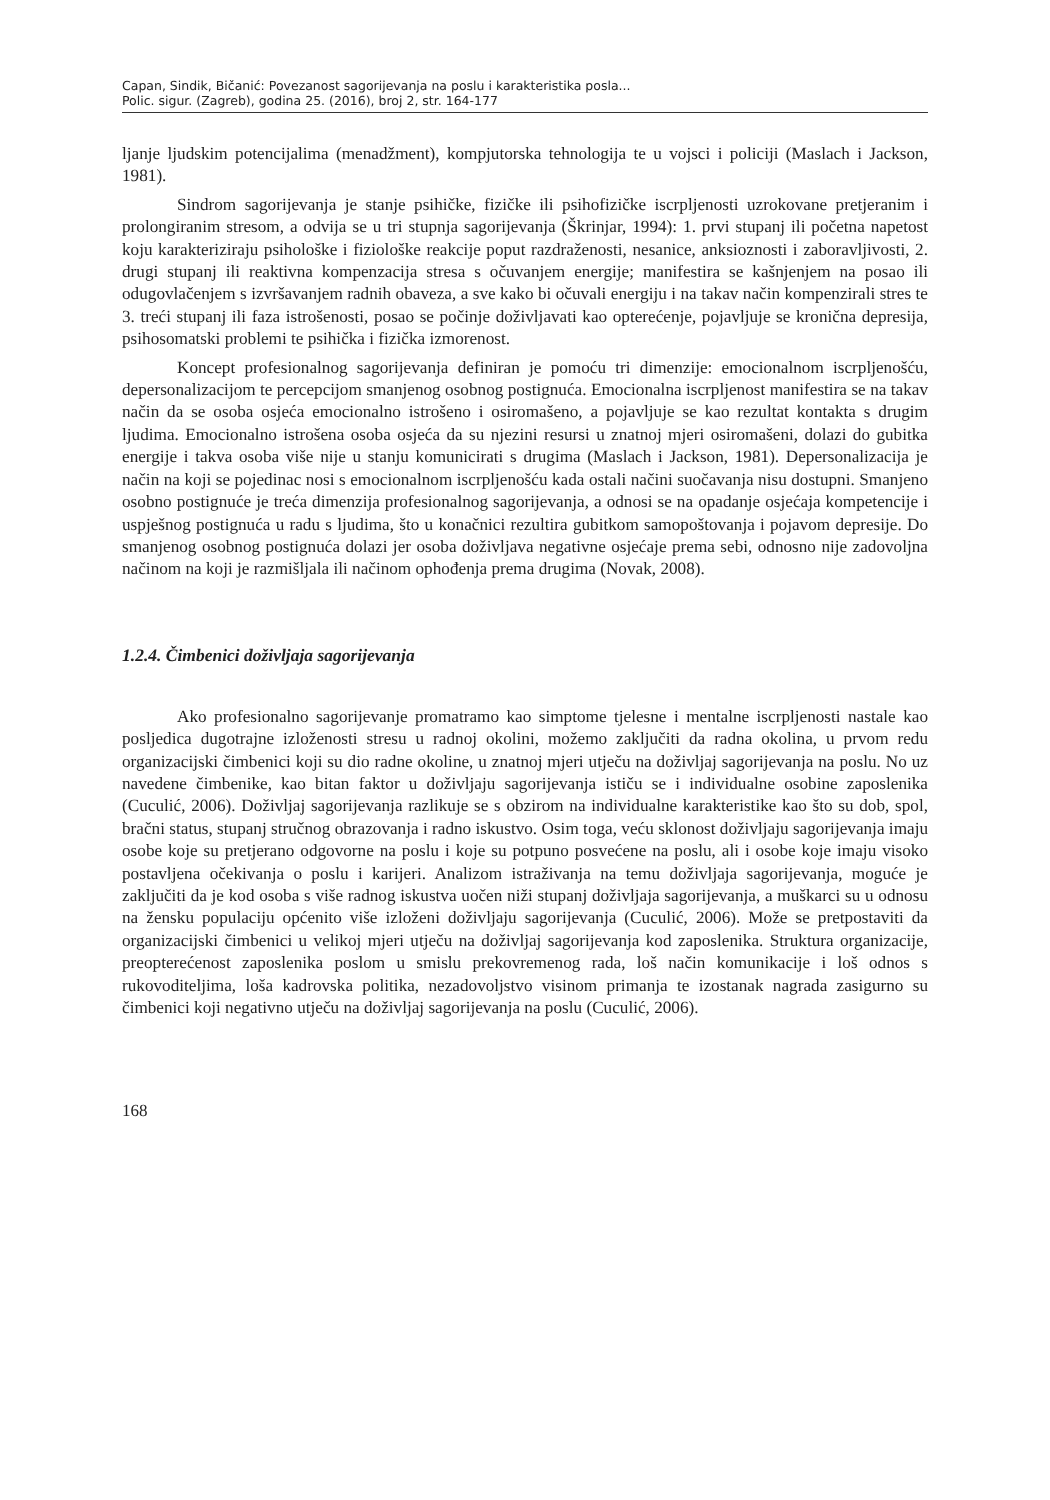Capan, Sindik, Bičanić: Povezanost sagorijevanja na poslu i karakteristika posla...
Polic. sigur. (Zagreb), godina 25. (2016), broj 2, str. 164-177
ljanje ljudskim potencijalima (menadžment), kompjutorska tehnologija te u vojsci i policiji (Maslach i Jackson, 1981).
Sindrom sagorijevanja je stanje psihičke, fizičke ili psihofizičke iscrpljenosti uzrokovane pretjeranim i prolongiranim stresom, a odvija se u tri stupnja sagorijevanja (Škrinjar, 1994): 1. prvi stupanj ili početna napetost koju karakteriziraju psihološke i fiziološke reakcije poput razdraženosti, nesanice, anksioznosti i zaboravljivosti, 2. drugi stupanj ili reaktivna kompenzacija stresa s očuvanjem energije; manifestira se kašnjenjem na posao ili odugovlačenjem s izvršavanjem radnih obaveza, a sve kako bi očuvali energiju i na takav način kompenzirali stres te 3. treći stupanj ili faza istrošenosti, posao se počinje doživljavati kao opterećenje, pojavljuje se kronična depresija, psihosomatski problemi te psihička i fizička izmorenost.
Koncept profesionalnog sagorijevanja definiran je pomoću tri dimenzije: emocionalnom iscrpljenošću, depersonalizacijom te percepcijom smanjenog osobnog postignuća. Emocionalna iscrpljenost manifestira se na takav način da se osoba osjeća emocionalno istrošeno i osiromašeno, a pojavljuje se kao rezultat kontakta s drugim ljudima. Emocionalno istrošena osoba osjeća da su njezini resursi u znatnoj mjeri osiromašeni, dolazi do gubitka energije i takva osoba više nije u stanju komunicirati s drugima (Maslach i Jackson, 1981). Depersonalizacija je način na koji se pojedinac nosi s emocionalnom iscrpljenošću kada ostali načini suočavanja nisu dostupni. Smanjeno osobno postignuće je treća dimenzija profesionalnog sagorijevanja, a odnosi se na opadanje osjećaja kompetencije i uspješnog postignuća u radu s ljudima, što u konačnici rezultira gubitkom samopoštovanja i pojavom depresije. Do smanjenog osobnog postignuća dolazi jer osoba doživljava negativne osjećaje prema sebi, odnosno nije zadovoljna načinom na koji je razmišljala ili načinom ophođenja prema drugima (Novak, 2008).
1.2.4. Čimbenici doživljaja sagorijevanja
Ako profesionalno sagorijevanje promatramo kao simptome tjelesne i mentalne iscrpljenosti nastale kao posljedica dugotrajne izloženosti stresu u radnoj okolini, možemo zaključiti da radna okolina, u prvom redu organizacijski čimbenici koji su dio radne okoline, u znatnoj mjeri utječu na doživljaj sagorijevanja na poslu. No uz navedene čimbenike, kao bitan faktor u doživljaju sagorijevanja ističu se i individualne osobine zaposlenika (Cuculić, 2006). Doživljaj sagorijevanja razlikuje se s obzirom na individualne karakteristike kao što su dob, spol, bračni status, stupanj stručnog obrazovanja i radno iskustvo. Osim toga, veću sklonost doživljaju sagorijevanja imaju osobe koje su pretjerano odgovorne na poslu i koje su potpuno posvećene na poslu, ali i osobe koje imaju visoko postavljena očekivanja o poslu i karijeri. Analizom istraživanja na temu doživljaja sagorijevanja, moguće je zaključiti da je kod osoba s više radnog iskustva uočen niži stupanj doživljaja sagorijevanja, a muškarci su u odnosu na žensku populaciju općenito više izloženi doživljaju sagorijevanja (Cuculić, 2006). Može se pretpostaviti da organizacijski čimbenici u velikoj mjeri utječu na doživljaj sagorijevanja kod zaposlenika. Struktura organizacije, preopterećenost zaposlenika poslom u smislu prekovremenog rada, loš način komunikacije i loš odnos s rukovoditeljima, loša kadrovska politika, nezadovoljstvo visinom primanja te izostanak nagrada zasigurno su čimbenici koji negativno utječu na doživljaj sagorijevanja na poslu (Cuculić, 2006).
168